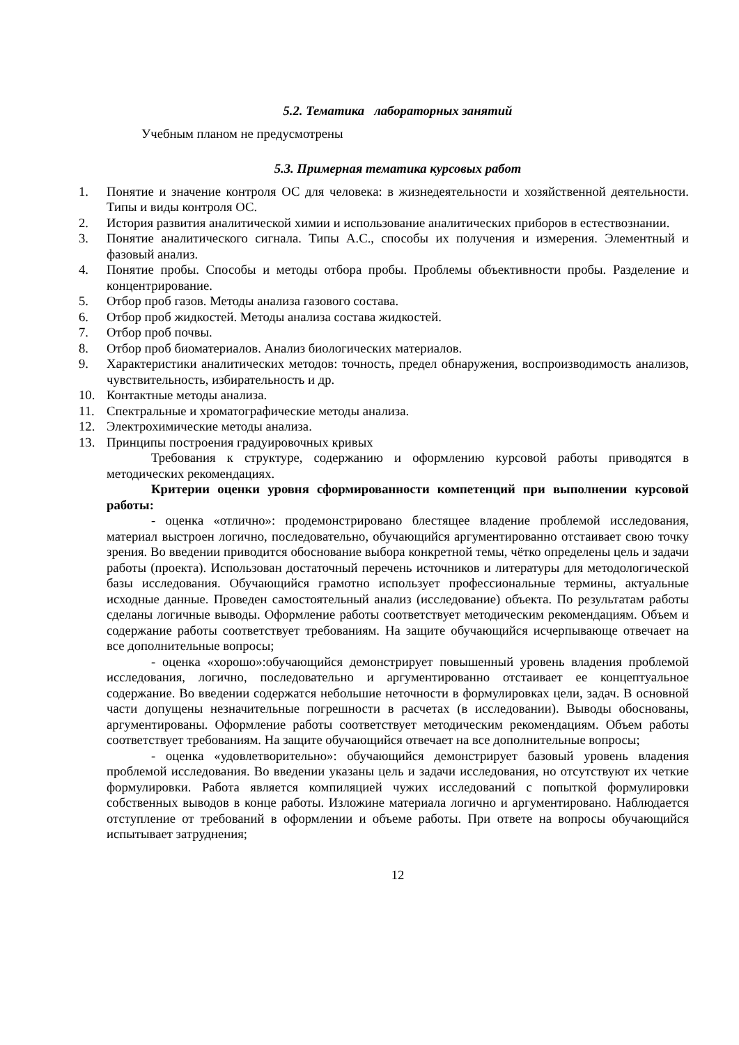5.2. Тематика лабораторных занятий
Учебным планом не предусмотрены
5.3. Примерная тематика курсовых работ
1. Понятие и значение контроля ОС для человека: в жизнедеятельности и хозяйственной деятельности. Типы и виды контроля ОС.
2. История развития аналитической химии и использование аналитических приборов в естествознании.
3. Понятие аналитического сигнала. Типы А.С., способы их получения и измерения. Элементный и фазовый анализ.
4. Понятие пробы. Способы и методы отбора пробы. Проблемы объективности пробы. Разделение и концентрирование.
5. Отбор проб газов. Методы анализа газового состава.
6. Отбор проб жидкостей. Методы анализа состава жидкостей.
7. Отбор проб почвы.
8. Отбор проб биоматериалов. Анализ биологических материалов.
9. Характеристики аналитических методов: точность, предел обнаружения, воспроизводимость анализов, чувствительность, избирательность и др.
10. Контактные методы анализа.
11. Спектральные и хроматографические методы анализа.
12. Электрохимические методы анализа.
13. Принципы построения градуировочных кривых
Требования к структуре, содержанию и оформлению курсовой работы приводятся в методических рекомендациях.
Критерии оценки уровня сформированности компетенций при выполнении курсовой работы:
- оценка «отлично»: продемонстрировано блестящее владение проблемой исследования, материал выстроен логично, последовательно, обучающийся аргументированно отстаивает свою точку зрения. Во введении приводится обоснование выбора конкретной темы, чётко определены цель и задачи работы (проекта). Использован достаточный перечень источников и литературы для методологической базы исследования. Обучающийся грамотно использует профессиональные термины, актуальные исходные данные. Проведен самостоятельный анализ (исследование) объекта. По результатам работы сделаны логичные выводы. Оформление работы соответствует методическим рекомендациям. Объем и содержание работы соответствует требованиям. На защите обучающийся исчерпывающе отвечает на все дополнительные вопросы;
- оценка «хорошо»:обучающийся демонстрирует повышенный уровень владения проблемой исследования, логично, последовательно и аргументированно отстаивает ее концептуальное содержание. Во введении содержатся небольшие неточности в формулировках цели, задач. В основной части допущены незначительные погрешности в расчетах (в исследовании). Выводы обоснованы, аргументированы. Оформление работы соответствует методическим рекомендациям. Объем работы соответствует требованиям. На защите обучающийся отвечает на все дополнительные вопросы;
- оценка «удовлетворительно»: обучающийся демонстрирует базовый уровень владения проблемой исследования. Во введении указаны цель и задачи исследования, но отсутствуют их четкие формулировки. Работа является компиляцией чужих исследований с попыткой формулировки собственных выводов в конце работы. Изложине материала логично и аргументировано. Наблюдается отступление от требований в оформлении и объеме работы. При ответе на вопросы обучающийся испытывает затруднения;
12